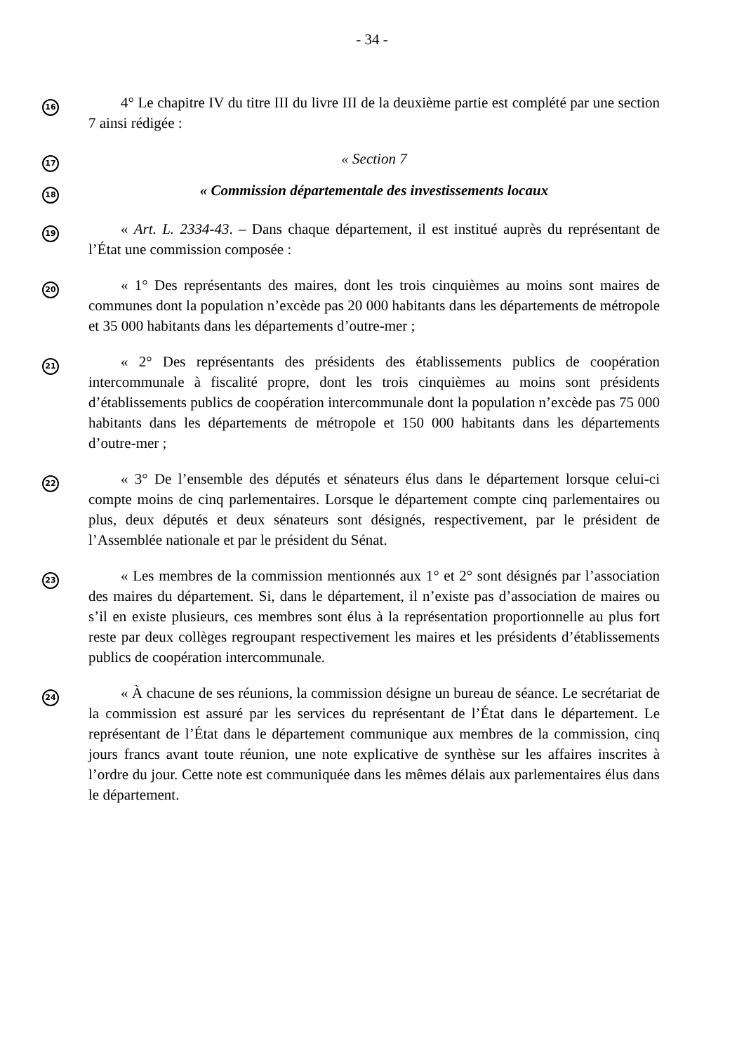- 34 -
16
4° Le chapitre IV du titre III du livre III de la deuxième partie est complété par une section 7 ainsi rédigée :
17
« Section 7
18
« Commission départementale des investissements locaux
19
« Art. L. 2334-43. – Dans chaque département, il est institué auprès du représentant de l’État une commission composée :
20
« 1° Des représentants des maires, dont les trois cinquièmes au moins sont maires de communes dont la population n’excède pas 20 000 habitants dans les départements de métropole et 35 000 habitants dans les départements d’outre-mer ;
21
« 2° Des représentants des présidents des établissements publics de coopération intercommunale à fiscalité propre, dont les trois cinquièmes au moins sont présidents d’établissements publics de coopération intercommunale dont la population n’excède pas 75 000 habitants dans les départements de métropole et 150 000 habitants dans les départements d’outre-mer ;
22
« 3° De l’ensemble des députés et sénateurs élus dans le département lorsque celui-ci compte moins de cinq parlementaires. Lorsque le département compte cinq parlementaires ou plus, deux députés et deux sénateurs sont désignés, respectivement, par le président de l’Assemblée nationale et par le président du Sénat.
23
« Les membres de la commission mentionnés aux 1° et 2° sont désignés par l’association des maires du département. Si, dans le département, il n’existe pas d’association de maires ou s’il en existe plusieurs, ces membres sont élus à la représentation proportionnelle au plus fort reste par deux collèges regroupant respectivement les maires et les présidents d’établissements publics de coopération intercommunale.
24
« À chacune de ses réunions, la commission désigne un bureau de séance. Le secrétariat de la commission est assuré par les services du représentant de l’État dans le département. Le représentant de l’État dans le département communique aux membres de la commission, cinq jours francs avant toute réunion, une note explicative de synthèse sur les affaires inscrites à l’ordre du jour. Cette note est communiquée dans les mêmes délais aux parlementaires élus dans le département.